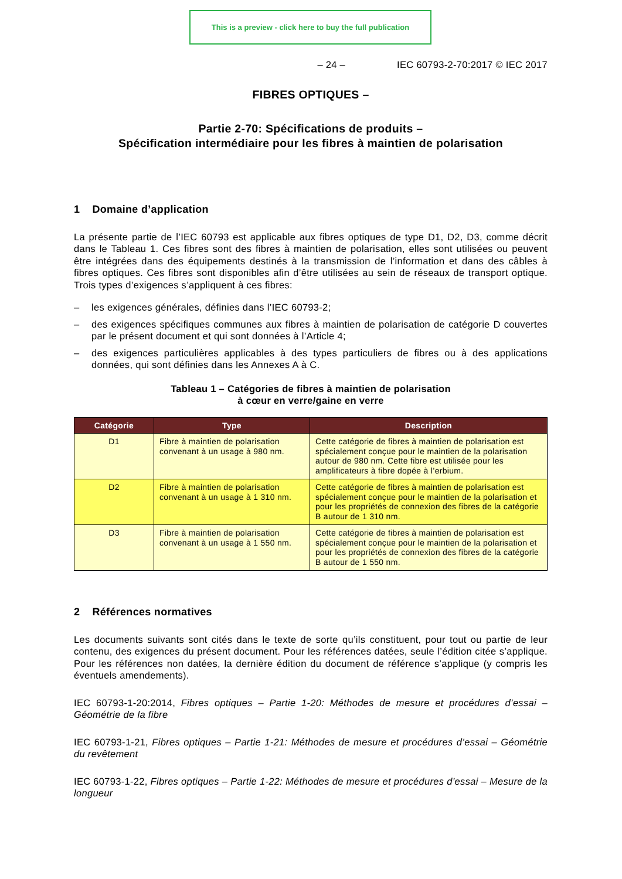This is a preview - click here to buy the full publication
– 24 – IEC 60793-2-70:2017 © IEC 2017
FIBRES OPTIQUES –
Partie 2-70: Spécifications de produits –
Spécification intermédiaire pour les fibres à maintien de polarisation
1 Domaine d’application
La présente partie de l’IEC 60793 est applicable aux fibres optiques de type D1, D2, D3, comme décrit dans le Tableau 1. Ces fibres sont des fibres à maintien de polarisation, elles sont utilisées ou peuvent être intégrées dans des équipements destinés à la transmission de l’information et dans des câbles à fibres optiques. Ces fibres sont disponibles afin d’être utilisées au sein de réseaux de transport optique. Trois types d’exigences s’appliquent à ces fibres:
– les exigences générales, définies dans l’IEC 60793-2;
– des exigences spécifiques communes aux fibres à maintien de polarisation de catégorie D couvertes par le présent document et qui sont données à l’Article 4;
– des exigences particulières applicables à des types particuliers de fibres ou à des applications données, qui sont définies dans les Annexes A à C.
Tableau 1 – Catégories de fibres à maintien de polarisation
à cœur en verre/gaine en verre
| Catégorie | Type | Description |
| --- | --- | --- |
| D1 | Fibre à maintien de polarisation convenant à un usage à 980 nm. | Cette catégorie de fibres à maintien de polarisation est spécialement conçue pour le maintien de la polarisation autour de 980 nm. Cette fibre est utilisée pour les amplificateurs à fibre dopée à l’erbium. |
| D2 | Fibre à maintien de polarisation convenant à un usage à 1 310 nm. | Cette catégorie de fibres à maintien de polarisation est spécialement conçue pour le maintien de la polarisation et pour les propriétés de connexion des fibres de la catégorie B autour de 1 310 nm. |
| D3 | Fibre à maintien de polarisation convenant à un usage à 1 550 nm. | Cette catégorie de fibres à maintien de polarisation est spécialement conçue pour le maintien de la polarisation et pour les propriétés de connexion des fibres de la catégorie B autour de 1 550 nm. |
2 Références normatives
Les documents suivants sont cités dans le texte de sorte qu’ils constituent, pour tout ou partie de leur contenu, des exigences du présent document. Pour les références datées, seule l’édition citée s’applique. Pour les références non datées, la dernière édition du document de référence s’applique (y compris les éventuels amendements).
IEC 60793-1-20:2014, Fibres optiques – Partie 1-20: Méthodes de mesure et procédures d’essai – Géométrie de la fibre
IEC 60793-1-21, Fibres optiques – Partie 1-21: Méthodes de mesure et procédures d’essai – Géométrie du revêtement
IEC 60793-1-22, Fibres optiques – Partie 1-22: Méthodes de mesure et procédures d’essai – Mesure de la longueur